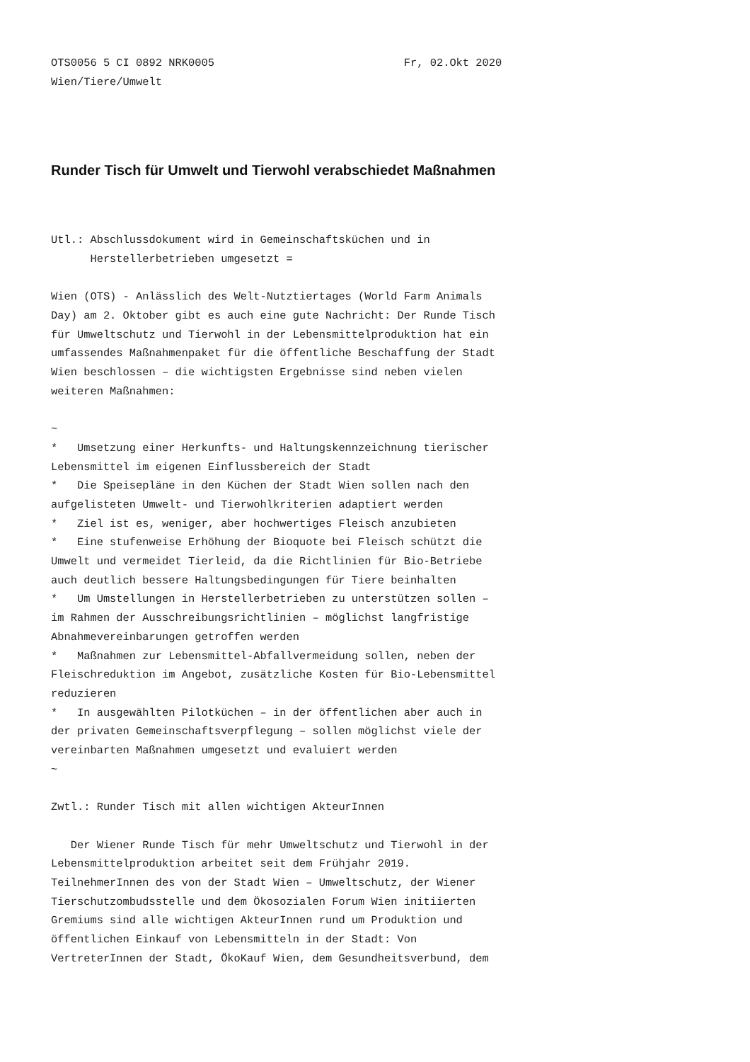OTS0056 5 CI 0892 NRK0005                             Fr, 02.Okt 2020
Wien/Tiere/Umwelt
Runder Tisch für Umwelt und Tierwohl verabschiedet Maßnahmen
Utl.: Abschlussdokument wird in Gemeinschaftsküchen und in
      Herstellerbetrieben umgesetzt =

Wien (OTS) - Anlässlich des Welt-Nutztiertages (World Farm Animals
Day) am 2. Oktober gibt es auch eine gute Nachricht: Der Runde Tisch
für Umweltschutz und Tierwohl in der Lebensmittelproduktion hat ein
umfassendes Maßnahmenpaket für die öffentliche Beschaffung der Stadt
Wien beschlossen – die wichtigsten Ergebnisse sind neben vielen
weiteren Maßnahmen:

~
*   Umsetzung einer Herkunfts- und Haltungskennzeichnung tierischer
Lebensmittel im eigenen Einflussbereich der Stadt
*   Die Speisepläne in den Küchen der Stadt Wien sollen nach den
aufgelisteten Umwelt- und Tierwohlkriterien adaptiert werden
*   Ziel ist es, weniger, aber hochwertiges Fleisch anzubieten
*   Eine stufenweise Erhöhung der Bioquote bei Fleisch schützt die
Umwelt und vermeidet Tierleid, da die Richtlinien für Bio-Betriebe
auch deutlich bessere Haltungsbedingungen für Tiere beinhalten
*   Um Umstellungen in Herstellerbetrieben zu unterstützen sollen –
im Rahmen der Ausschreibungsrichtlinien – möglichst langfristige
Abnahmevereinbarungen getroffen werden
*   Maßnahmen zur Lebensmittel-Abfallvermeidung sollen, neben der
Fleischreduktion im Angebot, zusätzliche Kosten für Bio-Lebensmittel
reduzieren
*   In ausgewählten Pilotküchen – in der öffentlichen aber auch in
der privaten Gemeinschaftsverpflegung – sollen möglichst viele der
vereinbarten Maßnahmen umgesetzt und evaluiert werden
~

Zwtl.: Runder Tisch mit allen wichtigen AkteurInnen

   Der Wiener Runde Tisch für mehr Umweltschutz und Tierwohl in der
Lebensmittelproduktion arbeitet seit dem Frühjahr 2019.
TeilnehmerInnen des von der Stadt Wien – Umweltschutz, der Wiener
Tierschutzombudsstelle und dem Ökosozialen Forum Wien initiierten
Gremiums sind alle wichtigen AkteurInnen rund um Produktion und
öffentlichen Einkauf von Lebensmitteln in der Stadt: Von
VertreterInnen der Stadt, ÖkoKauf Wien, dem Gesundheitsverbund, dem